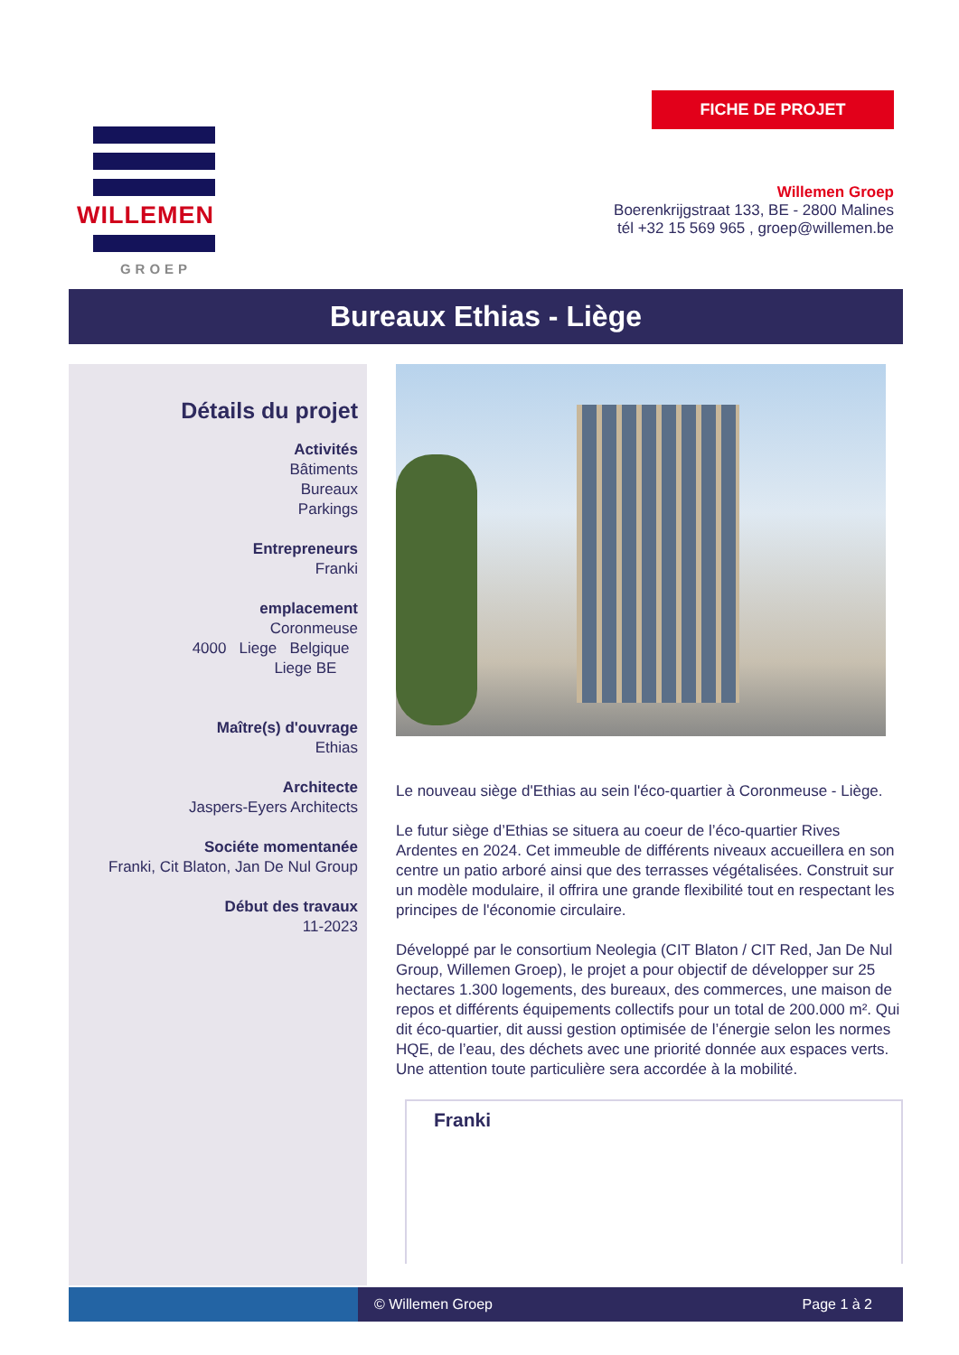WILLEMEN
GROEP
FICHE DE PROJET
Willemen Groep
Boerenkrijgstraat 133, BE - 2800 Malines
tél +32 15 569 965 , groep@willemen.be
Bureaux Ethias - Liège
Détails du projet
Activités
Bâtiments
Bureaux
Parkings
Entrepreneurs
Franki
emplacement
Coronmeuse
4000 Liege Belgique
Liege BE
Maître(s) d'ouvrage
Ethias
Architecte
Jaspers-Eyers Architects
Sociéte momentanée
Franki, Cit Blaton, Jan De Nul Group
Début des travaux
11-2023
Le nouveau siège d'Ethias au sein l'éco-quartier à Coronmeuse - Liège.
Le futur siège d’Ethias se situera au coeur de l’éco-quartier Rives Ardentes en 2024. Cet immeuble de différents niveaux accueillera en son centre un patio arboré ainsi que des terrasses végétalisées. Construit sur un modèle modulaire, il offrira une grande flexibilité tout en respectant les principes de l'économie circulaire.
Développé par le consortium Neolegia (CIT Blaton / CIT Red, Jan De Nul Group, Willemen Groep), le projet a pour objectif de développer sur 25 hectares 1.300 logements, des bureaux, des commerces, une maison de repos et différents équipements collectifs pour un total de 200.000 m². Qui dit éco-quartier, dit aussi gestion optimisée de l’énergie selon les normes HQE, de l’eau, des déchets avec une priorité donnée aux espaces verts. Une attention toute particulière sera accordée à la mobilité.
Franki
© Willemen Groep Page 1 à 2